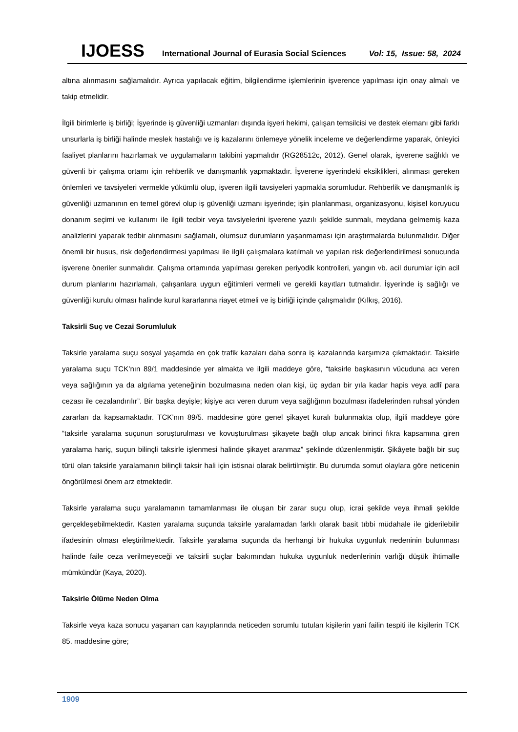IJOESS International Journal of Eurasia Social Sciences Vol: 15, Issue: 58, 2024
altına alınmasını sağlamalıdır. Ayrıca yapılacak eğitim, bilgilendirme işlemlerinin işverence yapılması için onay almalı ve takip etmelidir.
İlgili birimlerle iş birliği; İşyerinde iş güvenliği uzmanları dışında işyeri hekimi, çalışan temsilcisi ve destek elemanı gibi farklı unsurlarla iş birliği halinde meslek hastalığı ve iş kazalarını önlemeye yönelik inceleme ve değerlendirme yaparak, önleyici faaliyet planlarını hazırlamak ve uygulamaların takibini yapmalıdır (RG28512c, 2012). Genel olarak, işverene sağlıklı ve güvenli bir çalışma ortamı için rehberlik ve danışmanlık yapmaktadır. İşverene işyerindeki eksiklikleri, alınması gereken önlemleri ve tavsiyeleri vermekle yükümlü olup, işveren ilgili tavsiyeleri yapmakla sorumludur. Rehberlik ve danışmanlık iş güvenliği uzmanının en temel görevi olup iş güvenliği uzmanı işyerinde; işin planlanması, organizasyonu, kişisel koruyucu donanım seçimi ve kullanımı ile ilgili tedbir veya tavsiyelerini işverene yazılı şekilde sunmalı, meydana gelmemiş kaza analizlerini yaparak tedbir alınmasını sağlamalı, olumsuz durumların yaşanmaması için araştırmalarda bulunmalıdır. Diğer önemli bir husus, risk değerlendirmesi yapılması ile ilgili çalışmalara katılmalı ve yapılan risk değerlendirilmesi sonucunda işverene öneriler sunmalıdır. Çalışma ortamında yapılması gereken periyodik kontrolleri, yangın vb. acil durumlar için acil durum planlarını hazırlamalı, çalışanlara uygun eğitimleri vermeli ve gerekli kayıtları tutmalıdır. İşyerinde iş sağlığı ve güvenliği kurulu olması halinde kurul kararlarına riayet etmeli ve iş birliği içinde çalışmalıdır (Kılkış, 2016).
Taksirli Suç ve Cezai Sorumluluk
Taksirle yaralama suçu sosyal yaşamda en çok trafik kazaları daha sonra iş kazalarında karşımıza çıkmaktadır. Taksirle yaralama suçu TCK’nın 89/1 maddesinde yer almakta ve ilgili maddeye göre, “taksirle başkasının vücuduna acı veren veya sağlığının ya da algılama yeteneğinin bozulmasına neden olan kişi, üç aydan bir yıla kadar hapis veya adlî para cezası ile cezalandırılır”. Bir başka deyişle; kişiye acı veren durum veya sağlığının bozulması ifadelerinden ruhsal yönden zararları da kapsamaktadır. TCK’nın 89/5. maddesine göre genel şikayet kuralı bulunmakta olup, ilgili maddeye göre “taksirle yaralama suçunun soruşturulması ve kovuşturulması şikayete bağlı olup ancak birinci fıkra kapsamına giren yaralama hariç, suçun bilinçli taksirle işlenmesi halinde şikayet aranmaz” şeklinde düzenlenmiştir. Şikâyete bağlı bir suç türü olan taksirle yaralamanın bilinçli taksir hali için istisnai olarak belirtilmiştir. Bu durumda somut olaylara göre neticenin öngörülmesi önem arz etmektedir.
Taksirle yaralama suçu yaralamanın tamamlanması ile oluşan bir zarar suçu olup, icrai şekilde veya ihmali şekilde gerçekleşebilmektedir. Kasten yaralama suçunda taksirle yaralamadan farklı olarak basit tıbbi müdahale ile giderilebilir ifadesinin olması eleştirilmektedir. Taksirle yaralama suçunda da herhangi bir hukuka uygunluk nedeninin bulunması halinde faile ceza verilmeyeceği ve taksirli suçlar bakımından hukuka uygunluk nedenlerinin varlığı düşük ihtimalle mümkündür (Kaya, 2020).
Taksirle Ölüme Neden Olma
Taksirle veya kaza sonucu yaşanan can kayıplarında neticeden sorumlu tutulan kişilerin yani failin tespiti ile kişilerin TCK 85. maddesine göre;
1909